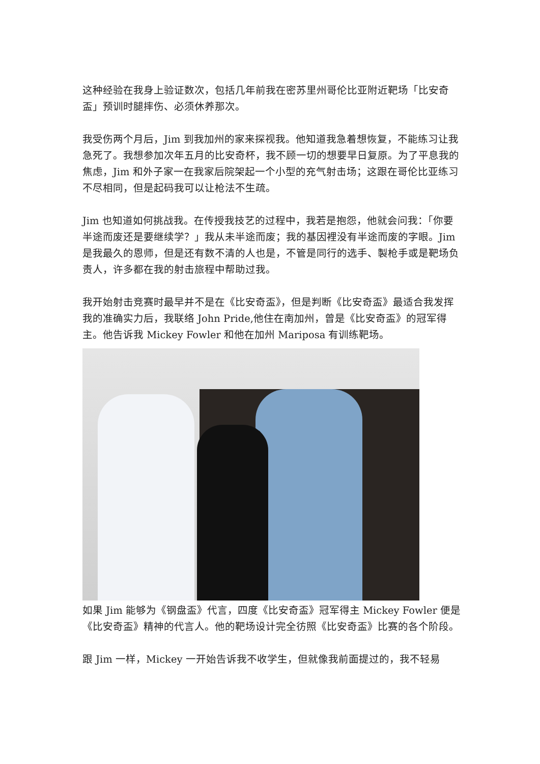这种经验在我身上验证数次，包括几年前我在密苏里州哥伦比亚附近靶场「比安奇盃」预训时腿摔伤、必须休养那次。
我受伤两个月后，Jim 到我加州的家来探视我。他知道我急着想恢复，不能练习让我急死了。我想参加次年五月的比安奇杯，我不顾一切的想要早日复原。为了平息我的焦虑，Jim 和外子家一在我家后院架起一个小型的充气射击场；这跟在哥伦比亚练习不尽相同，但是起码我可以让枪法不生疏。
Jim 也知道如何挑战我。在传授我技艺的过程中，我若是抱怨，他就会问我：「你要半途而废还是要继续学？」我从未半途而废；我的基因裡没有半途而废的字眼。Jim 是我最久的恩师，但是还有数不清的人也是，不管是同行的选手、製枪手或是靶场负责人，许多都在我的射击旅程中帮助过我。
我开始射击竞赛时最早并不是在《比安奇盃》，但是判断《比安奇盃》最适合我发挥我的准确实力后，我联络 John Pride,他住在南加州，曾是《比安奇盃》的冠军得主。他告诉我 Mickey Fowler 和他在加州 Mariposa 有训练靶场。
如果 Jim 能够为《钢盘盃》代言，四度《比安奇盃》冠军得主 Mickey Fowler 便是《比安奇盃》精神的代言人。他的靶场设计完全彷照《比安奇盃》比赛的各个阶段。
跟 Jim 一样，Mickey 一开始告诉我不收学生，但就像我前面提过的，我不轻易